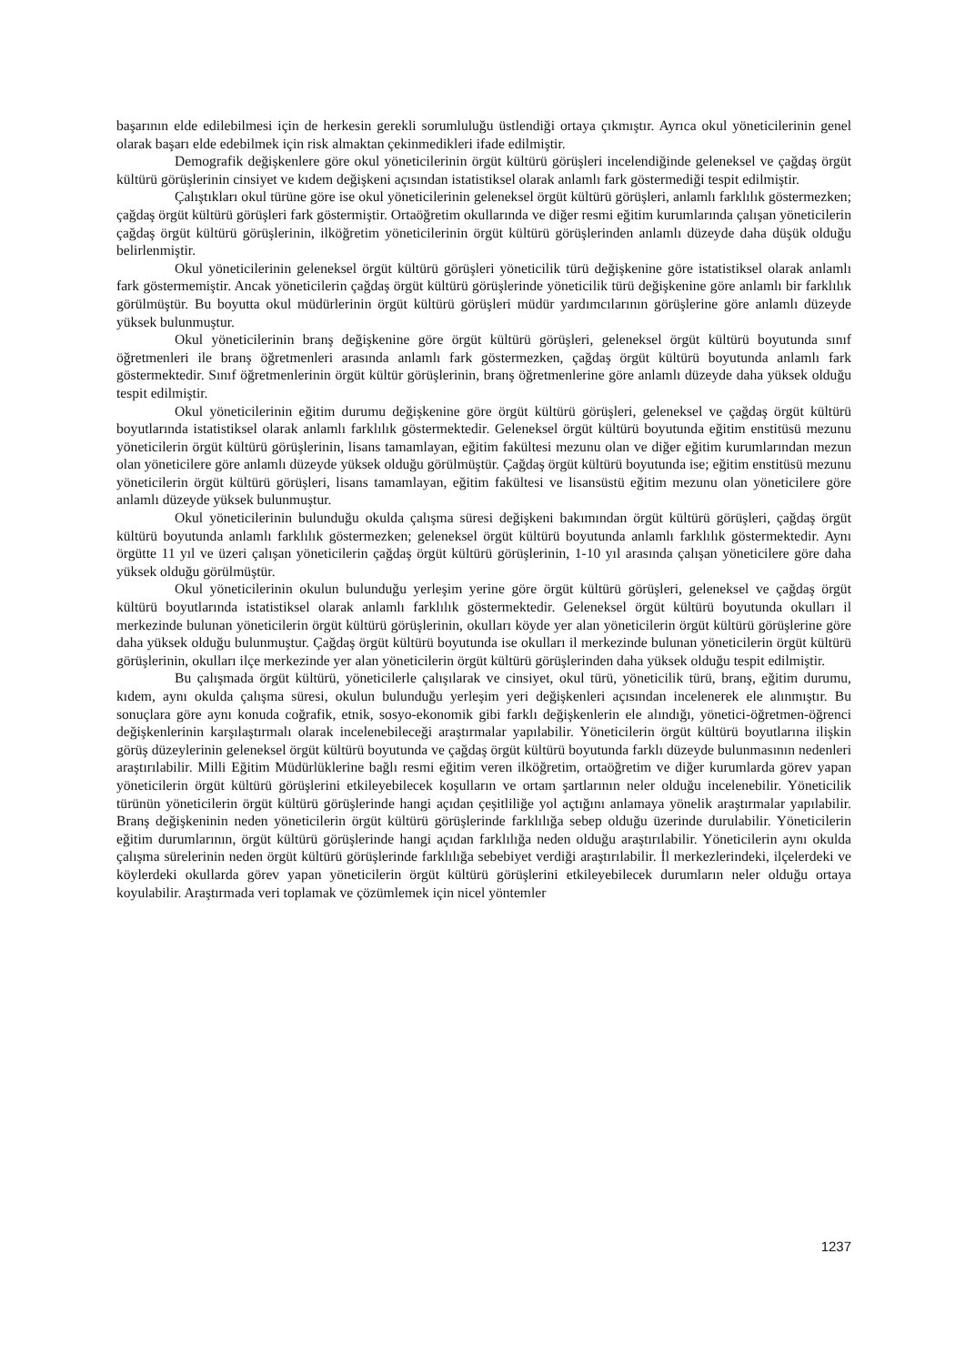başarının elde edilebilmesi için de herkesin gerekli sorumluluğu üstlendiği ortaya çıkmıştır. Ayrıca okul yöneticilerinin genel olarak başarı elde edebilmek için risk almaktan çekinmedikleri ifade edilmiştir.
Demografik değişkenlere göre okul yöneticilerinin örgüt kültürü görüşleri incelendiğinde geleneksel ve çağdaş örgüt kültürü görüşlerinin cinsiyet ve kıdem değişkeni açısından istatistiksel olarak anlamlı fark göstermediği tespit edilmiştir.
Çalıştıkları okul türüne göre ise okul yöneticilerinin geleneksel örgüt kültürü görüşleri, anlamlı farklılık göstermezken; çağdaş örgüt kültürü görüşleri fark göstermiştir. Ortaöğretim okullarında ve diğer resmi eğitim kurumlarında çalışan yöneticilerin çağdaş örgüt kültürü görüşlerinin, ilköğretim yöneticilerinin örgüt kültürü görüşlerinden anlamlı düzeyde daha düşük olduğu belirlenmiştir.
Okul yöneticilerinin geleneksel örgüt kültürü görüşleri yöneticilik türü değişkenine göre istatistiksel olarak anlamlı fark göstermemiştir. Ancak yöneticilerin çağdaş örgüt kültürü görüşlerinde yöneticilik türü değişkenine göre anlamlı bir farklılık görülmüştür. Bu boyutta okul müdürlerinin örgüt kültürü görüşleri müdür yardımcılarının görüşlerine göre anlamlı düzeyde yüksek bulunmuştur.
Okul yöneticilerinin branş değişkenine göre örgüt kültürü görüşleri, geleneksel örgüt kültürü boyutunda sınıf öğretmenleri ile branş öğretmenleri arasında anlamlı fark göstermezken, çağdaş örgüt kültürü boyutunda anlamlı fark göstermektedir. Sınıf öğretmenlerinin örgüt kültür görüşlerinin, branş öğretmenlerine göre anlamlı düzeyde daha yüksek olduğu tespit edilmiştir.
Okul yöneticilerinin eğitim durumu değişkenine göre örgüt kültürü görüşleri, geleneksel ve çağdaş örgüt kültürü boyutlarında istatistiksel olarak anlamlı farklılık göstermektedir. Geleneksel örgüt kültürü boyutunda eğitim enstitüsü mezunu yöneticilerin örgüt kültürü görüşlerinin, lisans tamamlayan, eğitim fakültesi mezunu olan ve diğer eğitim kurumlarından mezun olan yöneticilere göre anlamlı düzeyde yüksek olduğu görülmüştür. Çağdaş örgüt kültürü boyutunda ise; eğitim enstitüsü mezunu yöneticilerin örgüt kültürü görüşleri, lisans tamamlayan, eğitim fakültesi ve lisansüstü eğitim mezunu olan yöneticilere göre anlamlı düzeyde yüksek bulunmuştur.
Okul yöneticilerinin bulunduğu okulda çalışma süresi değişkeni bakımından örgüt kültürü görüşleri, çağdaş örgüt kültürü boyutunda anlamlı farklılık göstermezken; geleneksel örgüt kültürü boyutunda anlamlı farklılık göstermektedir. Aynı örgütte 11 yıl ve üzeri çalışan yöneticilerin çağdaş örgüt kültürü görüşlerinin, 1-10 yıl arasında çalışan yöneticilere göre daha yüksek olduğu görülmüştür.
Okul yöneticilerinin okulun bulunduğu yerleşim yerine göre örgüt kültürü görüşleri, geleneksel ve çağdaş örgüt kültürü boyutlarında istatistiksel olarak anlamlı farklılık göstermektedir. Geleneksel örgüt kültürü boyutunda okulları il merkezinde bulunan yöneticilerin örgüt kültürü görüşlerinin, okulları köyde yer alan yöneticilerin örgüt kültürü görüşlerine göre daha yüksek olduğu bulunmuştur. Çağdaş örgüt kültürü boyutunda ise okulları il merkezinde bulunan yöneticilerin örgüt kültürü görüşlerinin, okulları ilçe merkezinde yer alan yöneticilerin örgüt kültürü görüşlerinden daha yüksek olduğu tespit edilmiştir.
Bu çalışmada örgüt kültürü, yöneticilerle çalışılarak ve cinsiyet, okul türü, yöneticilik türü, branş, eğitim durumu, kıdem, aynı okulda çalışma süresi, okulun bulunduğu yerleşim yeri değişkenleri açısından incelenerek ele alınmıştır. Bu sonuçlara göre aynı konuda coğrafik, etnik, sosyo-ekonomik gibi farklı değişkenlerin ele alındığı, yönetici-öğretmen-öğrenci değişkenlerinin karşılaştırmalı olarak incelenebileceği araştırmalar yapılabilir. Yöneticilerin örgüt kültürü boyutlarına ilişkin görüş düzeylerinin geleneksel örgüt kültürü boyutunda ve çağdaş örgüt kültürü boyutunda farklı düzeyde bulunmasının nedenleri araştırılabilir. Milli Eğitim Müdürlüklerine bağlı resmi eğitim veren ilköğretim, ortaöğretim ve diğer kurumlarda görev yapan yöneticilerin örgüt kültürü görüşlerini etkileyebilecek koşulların ve ortam şartlarının neler olduğu incelenebilir. Yöneticilik türünün yöneticilerin örgüt kültürü görüşlerinde hangi açıdan çeşitliliğe yol açtığını anlamaya yönelik araştırmalar yapılabilir. Branş değişkeninin neden yöneticilerin örgüt kültürü görüşlerinde farklılığa sebep olduğu üzerinde durulabilir. Yöneticilerin eğitim durumlarının, örgüt kültürü görüşlerinde hangi açıdan farklılığa neden olduğu araştırılabilir. Yöneticilerin aynı okulda çalışma sürelerinin neden örgüt kültürü görüşlerinde farklılığa sebebiyet verdiği araştırılabilir. İl merkezlerindeki, ilçelerdeki ve köylerdeki okullarda görev yapan yöneticilerin örgüt kültürü görüşlerini etkileyebilecek durumların neler olduğu ortaya koyulabilir. Araştırmada veri toplamak ve çözümlemek için nicel yöntemler
1237